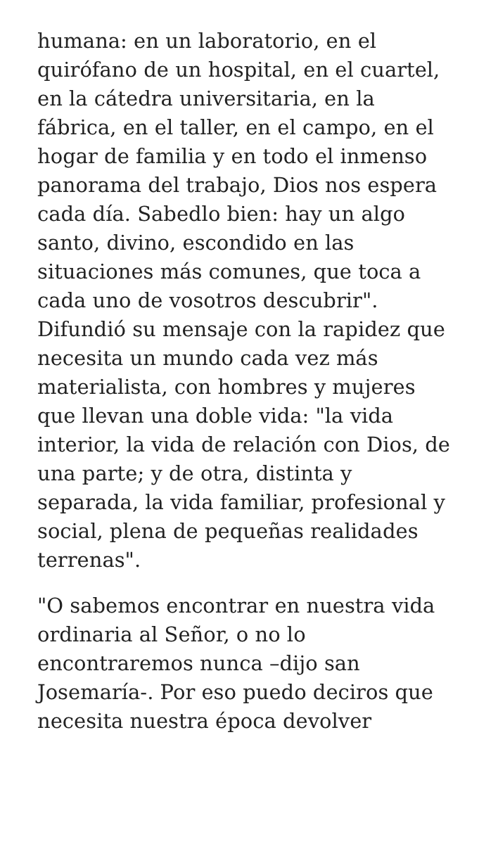humana: en un laboratorio, en el quirófano de un hospital, en el cuartel, en la cátedra universitaria, en la fábrica, en el taller, en el campo, en el hogar de familia y en todo el inmenso panorama del trabajo, Dios nos espera cada día. Sabedlo bien: hay un algo santo, divino, escondido en las situaciones más comunes, que toca a cada uno de vosotros descubrir". Difundió su mensaje con la rapidez que necesita un mundo cada vez más materialista, con hombres y mujeres que llevan una doble vida: "la vida interior, la vida de relación con Dios, de una parte; y de otra, distinta y separada, la vida familiar, profesional y social, plena de pequeñas realidades terrenas".
"O sabemos encontrar en nuestra vida ordinaria al Señor, o no lo encontraremos nunca –dijo san Josemaría-. Por eso puedo deciros que necesita nuestra época devolver